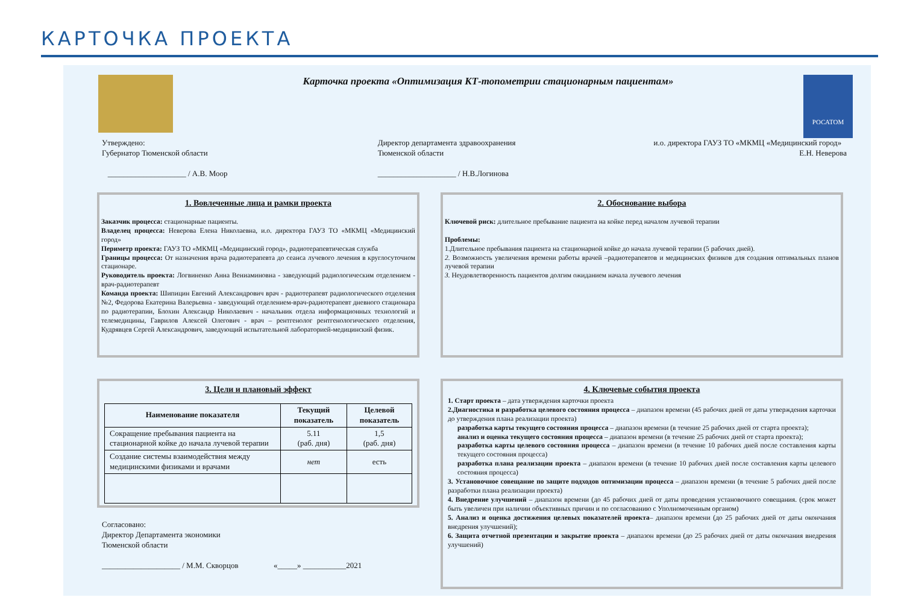КАРТОЧКА ПРОЕКТА
Карточка проекта «Оптимизация КТ-топометрии стационарным пациентам»
РОСАТОМ
Утверждено:
Губернатор Тюменской области
____________________ / А.В. Моор
Директор департамента здравоохранения
Тюменской области
____________________ / Н.В.Логинова
и.о. директора ГАУЗ ТО «МКМЦ «Медицинский город»
Е.Н. Неверова
1. Вовлеченные лица и рамки проекта
Заказчик процесса: стационарные пациенты.
Владелец процесса: Неверова Елена Николаевна, и.о. директора ГАУЗ ТО «МКМЦ «Медицинский город»
Периметр проекта: ГАУЗ ТО «МКМЦ «Медицинский город», радиотерапевтическая служба
Границы процесса: От назначения врача радиотерапевта до сеанса лучевого лечения в круглосуточном стационаре.
Руководитель проекта: Логвиненко Анна Вениаминовна - заведующий радиологическим отделением - врач-радиотерапевт
Команда проекта: Шипицин Евгений Александрович врач - радиотерапевт радиологического отделения №2, Федорова Екатерина Валерьевна - заведующий отделением-врач-радиотерапевт дневного стационара по радиотерапии, Блохин Александр Николаевич - начальник отдела информационных технологий и телемедицины, Гаврилов Алексей Олегович - врач – рентгенолог рентгенологического отделения, Кудрявцев Сергей Александрович, заведующий испытательной лабораторией-медицинский физик.
2. Обоснование выбора
Ключевой риск: длительное пребывание пациента на койке перед началом лучевой терапии
Проблемы:
1.Длительное пребывания пациента на стационарной койке до начала лучевой терапии (5 рабочих дней).
2. Возможность увеличения времени работы врачей –радиотерапевтов и медицинских физиков для создания оптимальных планов лучевой терапии
3. Неудовлетворенность пациентов долгим ожиданием начала лучевого лечения
3. Цели и плановый эффект
| Наименование показателя | Текущий показатель | Целевой показатель |
| --- | --- | --- |
| Сокращение пребывания пациента на стационарной койке до начала лучевой терапии | 5.11 (раб. дня) | 1,5 (раб. дня) |
| Создание системы взаимодействия между медицинскими физиками и врачами | нет | есть |
Согласовано:
Директор Департамента экономики
Тюменской области
____________________ / М.М. Скворцов «_____» ___________2021
4. Ключевые события проекта
1. Старт проекта – дата утверждения карточки проекта
2.Диагностика и разработка целевого состояния процесса – диапазон времени (45 рабочих дней от даты утверждения карточки до утверждения плана реализации проекта)
разработка карты текущего состояния процесса – диапазон времени (в течение 25 рабочих дней от старта проекта);
анализ и оценка текущего состояния процесса – диапазон времени (в течение 25 рабочих дней от старта проекта);
разработка карты целевого состояния процесса – диапазон времени (в течение 10 рабочих дней после составления карты текущего состояния процесса)
разработка плана реализации проекта – диапазон времени (в течение 10 рабочих дней после составления карты целевого состояния процесса)
3. Установочное совещание по защите подходов оптимизации процесса – диапазон времени (в течение 5 рабочих дней после разработки плана реализации проекта)
4. Внедрение улучшений – диапазон времени (до 45 рабочих дней от даты проведения установочного совещания. (срок может быть увеличен при наличии объективных причин и по согласованию с Уполномоченным органом)
5. Анализ и оценка достижения целевых показателей проекта– диапазон времени (до 25 рабочих дней от даты окончания внедрения улучшений);
6. Защита отчетной презентации и закрытие проекта – диапазон времени (до 25 рабочих дней от даты окончания внедрения улучшений)